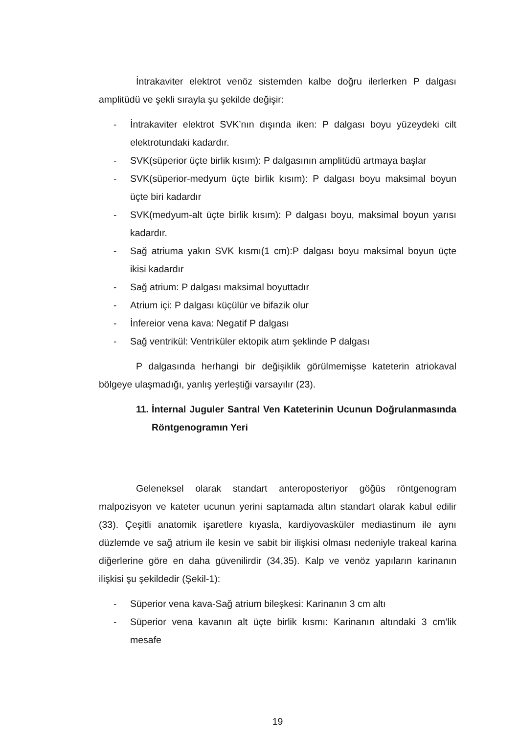İntrakaviter elektrot venöz sistemden kalbe doğru ilerlerken P dalgası amplitüdü ve şekli sırayla şu şekilde değişir:
- İntrakaviter elektrot SVK’nın dışında iken: P dalgası boyu yüzeydeki cilt elektrotundaki kadardır.
- SVK(süperior üçte birlik kısım): P dalgasının amplitüdü artmaya başlar
- SVK(süperior-medyum üçte birlik kısım): P dalgası boyu maksimal boyun üçte biri kadardır
- SVK(medyum-alt üçte birlik kısım): P dalgası boyu, maksimal boyun yarısı kadardır.
- Sağ atriuma yakın SVK kısmı(1 cm):P dalgası boyu maksimal boyun üçte ikisi kadardır
- Sağ atrium: P dalgası maksimal boyuttadır
- Atrium içi: P dalgası küçülür ve bifazik olur
- İnfereior vena kava: Negatif P dalgası
- Sağ ventrikül: Ventriküler ektopik atım şeklinde P dalgası
P dalgasında herhangi bir değişiklik görülmemişse kateterin atriokaval bölgeye ulaşmadığı, yanlış yerleştiği varsayılır (23).
11. İnternal Juguler Santral Ven Kateterinin Ucunun Doğrulanmasında Röntgenogramın Yeri
Geleneksel olarak standart anteroposteriyor göğüs röntgenogram malpozisyon ve kateter ucunun yerini saptamada altın standart olarak kabul edilir (33). Çeşitli anatomik işaretlere kıyasla, kardiyovasküler mediastinum ile aynı düzlemde ve sağ atrium ile kesin ve sabit bir ilişkisi olması nedeniyle trakeal karina diğerlerine göre en daha güvenilirdir (34,35). Kalp ve venöz yapıların karinanın ilişkisi şu şekildedir (Şekil-1):
- Süperior vena kava-Sağ atrium bileşkesi: Karinanın 3 cm altı
- Süperior vena kavanın alt üçte birlik kısmı: Karinanın altındaki 3 cm’lik mesafe
19